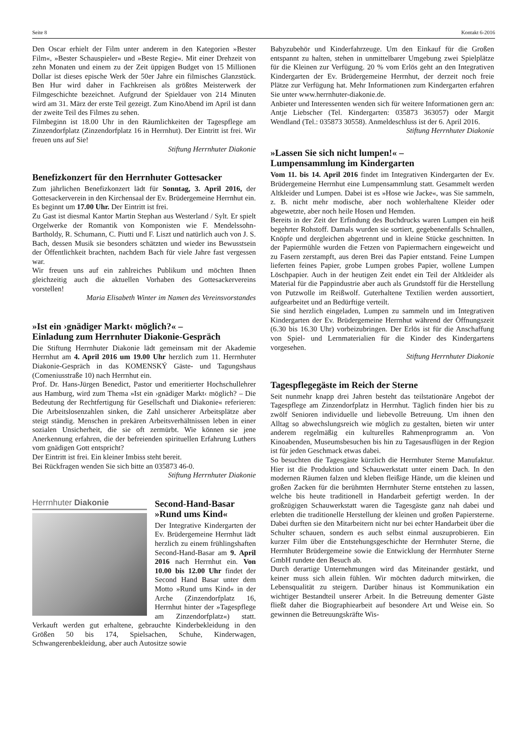Seite 8 Kontakt 6-2016
Den Oscar erhielt der Film unter anderem in den Kategorien »Bester Film«, »Bester Schauspieler« und »Beste Regie«. Mit einer Drehzeit von zehn Monaten und einem zu der Zeit üppigen Budget von 15 Millionen Dollar ist dieses epische Werk der 50er Jahre ein filmisches Glanzstück. Ben Hur wird daher in Fachkreisen als größtes Meisterwerk der Filmgeschichte bezeichnet. Aufgrund der Spieldauer von 214 Minuten wird am 31. März der erste Teil gezeigt. Zum KinoAbend im April ist dann der zweite Teil des Filmes zu sehen.
Filmbeginn ist 18.00 Uhr in den Räumlichkeiten der Tagespflege am Zinzendorfplatz (Zinzendorfplatz 16 in Herrnhut). Der Eintritt ist frei. Wir freuen uns auf Sie!
Stiftung Herrnhuter Diakonie
Benefizkonzert für den Herrnhuter Gottesacker
Zum jährlichen Benefizkonzert lädt für Sonntag, 3. April 2016, der Gottesackerverein in den Kirchensaal der Ev. Brüdergemeine Herrnhut ein. Es beginnt um 17.00 Uhr. Der Eintritt ist frei.
Zu Gast ist diesmal Kantor Martin Stephan aus Westerland / Sylt. Er spielt Orgelwerke der Romantik von Komponisten wie F. Mendelssohn-Bartholdy, R. Schumann, C. Piutti und F. Liszt und natürlich auch von J. S. Bach, dessen Musik sie besonders schätzten und wieder ins Bewusstsein der Öffentlichkeit brachten, nachdem Bach für viele Jahre fast vergessen war.
Wir freuen uns auf ein zahlreiches Publikum und möchten Ihnen gleichzeitig auch die aktuellen Vorhaben des Gottesackervereins vorstellen!
Maria Elisabeth Winter im Namen des Vereinsvorstandes
»Ist ein ›gnädiger Markt‹ möglich?« –
Einladung zum Herrnhuter Diakonie-Gespräch
Die Stiftung Herrnhuter Diakonie lädt gemeinsam mit der Akademie Herrnhut am 4. April 2016 um 19.00 Uhr herzlich zum 11. Herrnhuter Diakonie-Gespräch in das KOMENSKÝ Gäste- und Tagungshaus (Comeniusstraße 10) nach Herrnhut ein.
Prof. Dr. Hans-Jürgen Benedict, Pastor und emeritierter Hochschullehrer aus Hamburg, wird zum Thema »Ist ein ›gnädiger Markt‹ möglich? – Die Bedeutung der Rechtfertigung für Gesellschaft und Diakonie« referieren: Die Arbeitslosenzahlen sinken, die Zahl unsicherer Arbeitsplätze aber steigt ständig. Menschen in prekären Arbeitsverhältnissen leben in einer sozialen Unsicherheit, die sie oft zermürbt. Wie können sie jene Anerkennung erfahren, die der befreienden spirituellen Erfahrung Luthers vom gnädigen Gott entspricht?
Der Eintritt ist frei. Ein kleiner Imbiss steht bereit.
Bei Rückfragen wenden Sie sich bitte an 035873 46-0.
Stiftung Herrnhuter Diakonie
Herrnhuter Diakonie
Second-Hand-Basar
»Rund ums Kind«
Der Integrative Kindergarten der Ev. Brüdergemeine Herrnhut lädt herzlich zu einem frühlingshaften Second-Hand-Basar am 9. April 2016 nach Herrnhut ein. Von 10.00 bis 12.00 Uhr findet der Second Hand Basar unter dem Motto »Rund ums Kind« in der Arche (Zinzendorfplatz 16, Herrnhut hinter der »Tagespflege am Zinzendorfplatz«) statt. Verkauft werden gut erhaltene, gebrauchte Kinderbekleidung in den Größen 50 bis 174, Spielsachen, Schuhe, Kinderwagen, Schwangerenbekleidung, aber auch Autositze sowie
Babyzubehör und Kinderfahrzeuge. Um den Einkauf für die Großen entspannt zu halten, stehen in unmittelbarer Umgebung zwei Spielplätze für die Kleinen zur Verfügung. 20 % vom Erlös geht an den Integrativen Kindergarten der Ev. Brüdergemeine Herrnhut, der derzeit noch freie Plätze zur Verfügung hat. Mehr Informationen zum Kindergarten erfahren Sie unter www.herrnhuter-diakonie.de.
Anbieter und Interessenten wenden sich für weitere Informationen gern an: Antje Liebscher (Tel. Kindergarten: 035873 363057) oder Margit Wendland (Tel.: 035873 30558). Anmeldeschluss ist der 6. April 2016. Stiftung Herrnhuter Diakonie
»Lassen Sie sich nicht lumpen!« –
Lumpensammlung im Kindergarten
Vom 11. bis 14. April 2016 findet im Integrativen Kindergarten der Ev. Brüdergemeine Herrnhut eine Lumpensammlung statt. Gesammelt werden Altkleider und Lumpen. Dabei ist es »Hose wie Jacke«, was Sie sammeln, z. B. nicht mehr modische, aber noch wohlerhaltene Kleider oder abgewetzte, aber noch heile Hosen und Hemden.
Bereits in der Zeit der Erfindung des Buchdrucks waren Lumpen ein heiß begehrter Rohstoff. Damals wurden sie sortiert, gegebenenfalls Schnallen, Knöpfe und dergleichen abgetrennt und in kleine Stücke geschnitten. In der Papiermühle wurden die Fetzen von Papiermachern eingeweicht und zu Fasern zerstampft, aus deren Brei das Papier entstand. Feine Lumpen lieferten feines Papier, grobe Lumpen grobes Papier, wollene Lumpen Löschpapier. Auch in der heutigen Zeit endet ein Teil der Altkleider als Material für die Pappindustrie aber auch als Grundstoff für die Herstellung von Putzwolle im Reißwolf. Guterhaltene Textilien werden aussortiert, aufgearbeitet und an Bedürftige verteilt.
Sie sind herzlich eingeladen, Lumpen zu sammeln und im Integrativen Kindergarten der Ev. Brüdergemeine Herrnhut während der Öffnungszeit (6.30 bis 16.30 Uhr) vorbeizubringen. Der Erlös ist für die Anschaffung von Spiel- und Lernmaterialien für die Kinder des Kindergartens vorgesehen.
Stiftung Herrnhuter Diakonie
Tagespflegegäste im Reich der Sterne
Seit nunmehr knapp drei Jahren besteht das teilstationäre Angebot der Tagespflege am Zinzendorfplatz in Herrnhut. Täglich finden hier bis zu zwölf Senioren individuelle und liebevolle Betreuung. Um ihnen den Alltag so abwechslungsreich wie möglich zu gestalten, bieten wir unter anderem regelmäßig ein kulturelles Rahmenprogramm an. Von Kinoabenden, Museumsbesuchen bis hin zu Tagesausflügen in der Region ist für jeden Geschmack etwas dabei.
So besuchten die Tagesgäste kürzlich die Herrnhuter Sterne Manufaktur. Hier ist die Produktion und Schauwerkstatt unter einem Dach. In den modernen Räumen falzen und kleben fleißige Hände, um die kleinen und großen Zacken für die berühmten Herrnhuter Sterne entstehen zu lassen, welche bis heute traditionell in Handarbeit gefertigt werden. In der großzügigen Schauwerkstatt waren die Tagesgäste ganz nah dabei und erlebten die traditionelle Herstellung der kleinen und großen Papiersterne. Dabei durften sie den Mitarbeitern nicht nur bei echter Handarbeit über die Schulter schauen, sondern es auch selbst einmal auszuprobieren. Ein kurzer Film über die Entstehungsgeschichte der Herrnhuter Sterne, die Herrnhuter Brüdergemeine sowie die Entwicklung der Herrnhuter Sterne GmbH rundete den Besuch ab.
Durch derartige Unternehmungen wird das Miteinander gestärkt, und keiner muss sich allein fühlen. Wir möchten dadurch mitwirken, die Lebensqualität zu steigern. Darüber hinaus ist Kommunikation ein wichtiger Bestandteil unserer Arbeit. In die Betreuung dementer Gäste fließt daher die Biographiearbeit auf besondere Art und Weise ein. So gewinnen die Betreuungskräfte Wis-